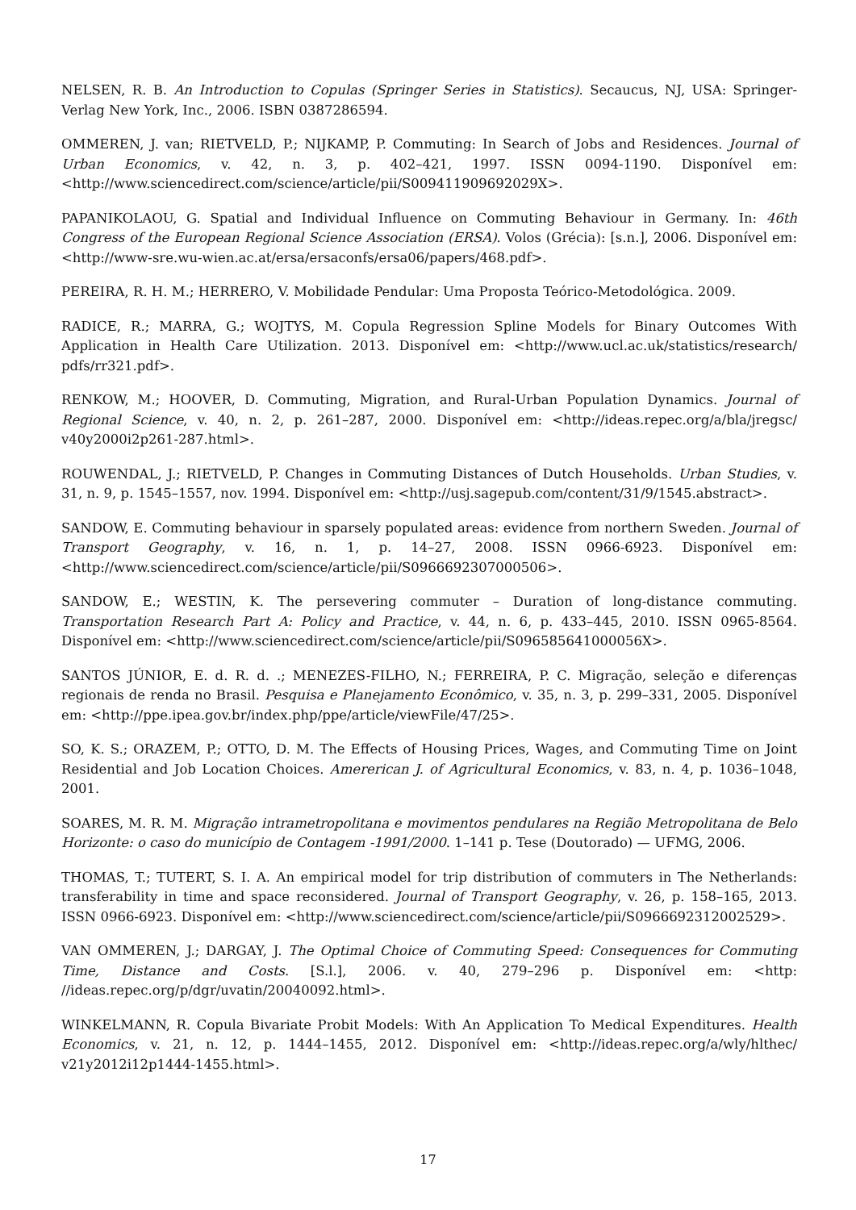NELSEN, R. B. An Introduction to Copulas (Springer Series in Statistics). Secaucus, NJ, USA: Springer-Verlag New York, Inc., 2006. ISBN 0387286594.
OMMEREN, J. van; RIETVELD, P.; NIJKAMP, P. Commuting: In Search of Jobs and Residences. Journal of Urban Economics, v. 42, n. 3, p. 402–421, 1997. ISSN 0094-1190. Disponível em: <http://www.sciencedirect.com/science/article/pii/S009411909692029X>.
PAPANIKOLAOU, G. Spatial and Individual Influence on Commuting Behaviour in Germany. In: 46th Congress of the European Regional Science Association (ERSA). Volos (Grécia): [s.n.], 2006. Disponível em: <http://www-sre.wu-wien.ac.at/ersa/ersaconfs/ersa06/papers/468.pdf>.
PEREIRA, R. H. M.; HERRERO, V. Mobilidade Pendular: Uma Proposta Teórico-Metodológica. 2009.
RADICE, R.; MARRA, G.; WOJTYS, M. Copula Regression Spline Models for Binary Outcomes With Application in Health Care Utilization. 2013. Disponível em: <http://www.ucl.ac.uk/statistics/research/ pdfs/rr321.pdf>.
RENKOW, M.; HOOVER, D. Commuting, Migration, and Rural-Urban Population Dynamics. Journal of Regional Science, v. 40, n. 2, p. 261–287, 2000. Disponível em: <http://ideas.repec.org/a/bla/jregsc/ v40y2000i2p261-287.html>.
ROUWENDAL, J.; RIETVELD, P. Changes in Commuting Distances of Dutch Households. Urban Studies, v. 31, n. 9, p. 1545–1557, nov. 1994. Disponível em: <http://usj.sagepub.com/content/31/9/1545.abstract>.
SANDOW, E. Commuting behaviour in sparsely populated areas: evidence from northern Sweden. Journal of Transport Geography, v. 16, n. 1, p. 14–27, 2008. ISSN 0966-6923. Disponível em: <http://www.sciencedirect.com/science/article/pii/S0966692307000506>.
SANDOW, E.; WESTIN, K. The persevering commuter – Duration of long-distance commuting. Transportation Research Part A: Policy and Practice, v. 44, n. 6, p. 433–445, 2010. ISSN 0965-8564. Disponível em: <http://www.sciencedirect.com/science/article/pii/S096585641000056X>.
SANTOS JÚNIOR, E. d. R. d. .; MENEZES-FILHO, N.; FERREIRA, P. C. Migração, seleção e diferenças regionais de renda no Brasil. Pesquisa e Planejamento Econômico, v. 35, n. 3, p. 299–331, 2005. Disponível em: <http://ppe.ipea.gov.br/index.php/ppe/article/viewFile/47/25>.
SO, K. S.; ORAZEM, P.; OTTO, D. M. The Effects of Housing Prices, Wages, and Commuting Time on Joint Residential and Job Location Choices. Amererican J. of Agricultural Economics, v. 83, n. 4, p. 1036–1048, 2001.
SOARES, M. R. M. Migração intrametropolitana e movimentos pendulares na Região Metropolitana de Belo Horizonte: o caso do município de Contagem -1991/2000. 1–141 p. Tese (Doutorado) — UFMG, 2006.
THOMAS, T.; TUTERT, S. I. A. An empirical model for trip distribution of commuters in The Netherlands: transferability in time and space reconsidered. Journal of Transport Geography, v. 26, p. 158–165, 2013. ISSN 0966-6923. Disponível em: <http://www.sciencedirect.com/science/article/pii/S0966692312002529>.
VAN OMMEREN, J.; DARGAY, J. The Optimal Choice of Commuting Speed: Consequences for Commuting Time, Distance and Costs. [S.l.], 2006. v. 40, 279–296 p. Disponível em: <http: //ideas.repec.org/p/dgr/uvatin/20040092.html>.
WINKELMANN, R. Copula Bivariate Probit Models: With An Application To Medical Expenditures. Health Economics, v. 21, n. 12, p. 1444–1455, 2012. Disponível em: <http://ideas.repec.org/a/wly/hlthec/ v21y2012i12p1444-1455.html>.
17